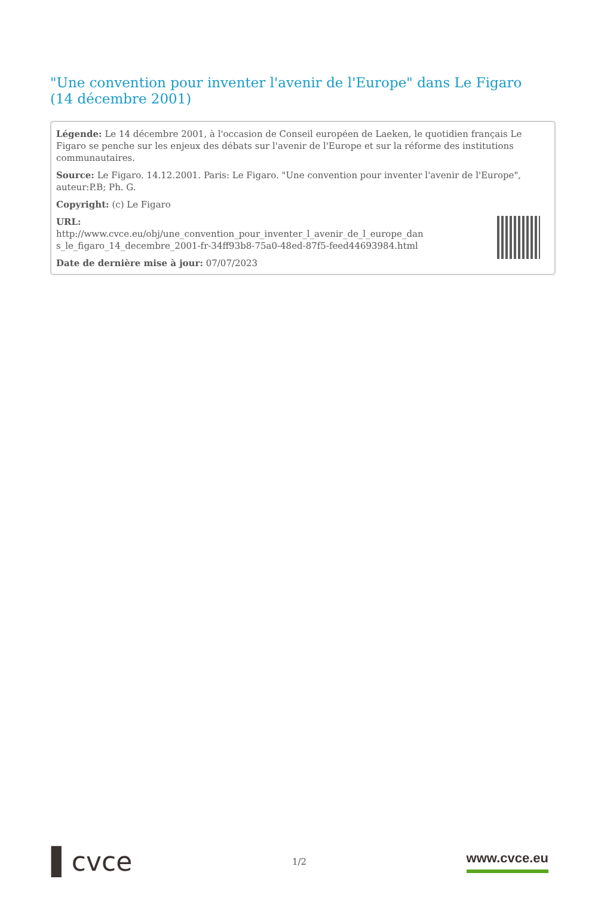"Une convention pour inventer l'avenir de l'Europe" dans Le Figaro (14 décembre 2001)
Légende: Le 14 décembre 2001, à l'occasion de Conseil européen de Laeken, le quotidien français Le Figaro se penche sur les enjeux des débats sur l'avenir de l'Europe et sur la réforme des institutions communautaires.
Source: Le Figaro. 14.12.2001. Paris: Le Figaro. "Une convention pour inventer l'avenir de l'Europe", auteur:P.B; Ph. G.
Copyright: (c) Le Figaro
URL:
http://www.cvce.eu/obj/une_convention_pour_inventer_l_avenir_de_l_europe_dan s_le_figaro_14_decembre_2001-fr-34ff93b8-75a0-48ed-87f5-feed44693984.html
Date de dernière mise à jour: 07/07/2023
▌cvce
1/2
www.cvce.eu